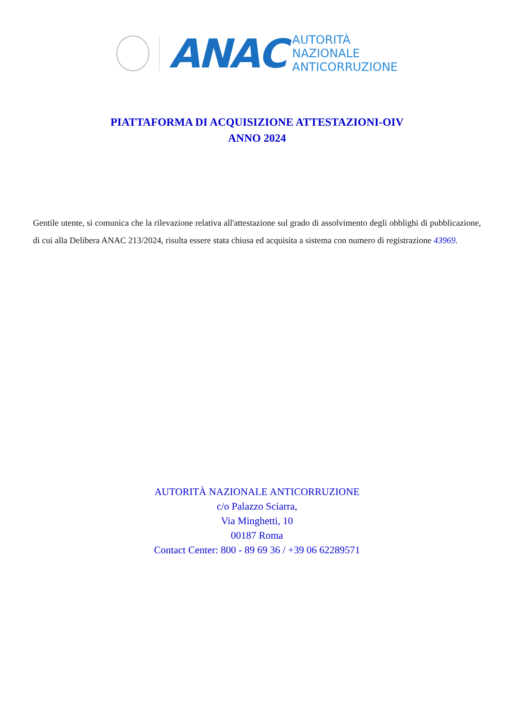ANAC
AUTORITÀ
NAZIONALE
ANTICORRUZIONE
PIATTAFORMA DI ACQUISIZIONE ATTESTAZIONI-OIV
ANNO 2024
Gentile utente, si comunica che la rilevazione relativa all'attestazione sul grado di assolvimento degli obblighi di pubblicazione, di cui alla Delibera ANAC 213/2024, risulta essere stata chiusa ed acquisita a sistema con numero di registrazione 43969.
AUTORITÀ NAZIONALE ANTICORRUZIONE
c/o Palazzo Sciarra,
Via Minghetti, 10
00187 Roma
Contact Center: 800 - 89 69 36 / +39 06 62289571